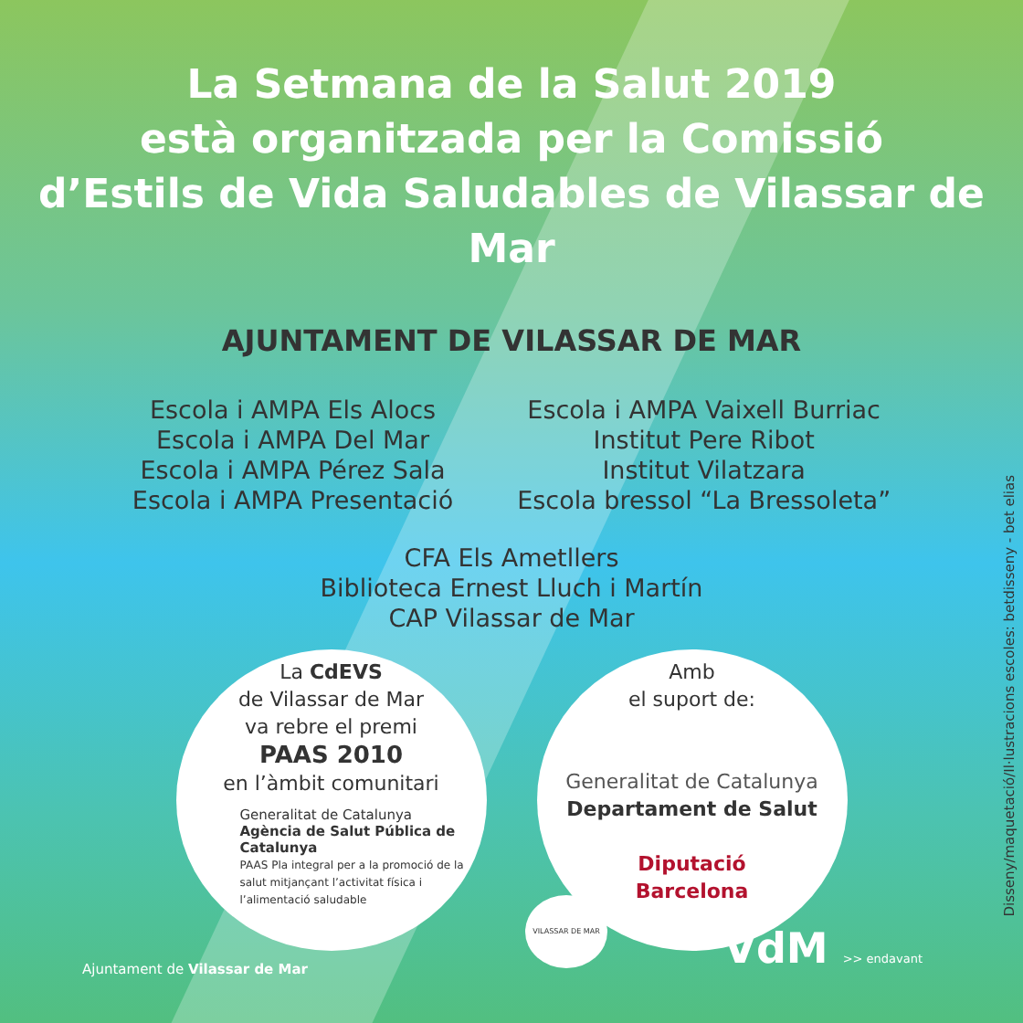La Setmana de la Salut 2019
està organitzada per la Comissió
d’Estils de Vida Saludables de Vilassar de Mar
AJUNTAMENT DE VILASSAR DE MAR
Escola i AMPA Els Alocs
Escola i AMPA Del Mar
Escola i AMPA Pérez Sala
Escola i AMPA Presentació
Escola i AMPA Vaixell Burriac
Institut Pere Ribot
Institut Vilatzara
Escola bressol “La Bressoleta”
CFA Els Ametllers
Biblioteca Ernest Lluch i Martín
CAP Vilassar de Mar
La CdEVS
de Vilassar de Mar
va rebre el premi
PAAS 2010
en l’àmbit comunitari
Generalitat de Catalunya
Agència de Salut Pública de Catalunya
PAAS Pla integral per a la promoció de la salut mitjançant l’activitat física i l’alimentació saludable
Amb
el suport de:
Generalitat de Catalunya
Departament de Salut
Diputació
Barcelona
Ajuntament de Vilassar de Mar VdM >> endavant VILASSAR DE MAR
Disseny/maquetació/Il·lustracions escoles: betdisseny - bet elias